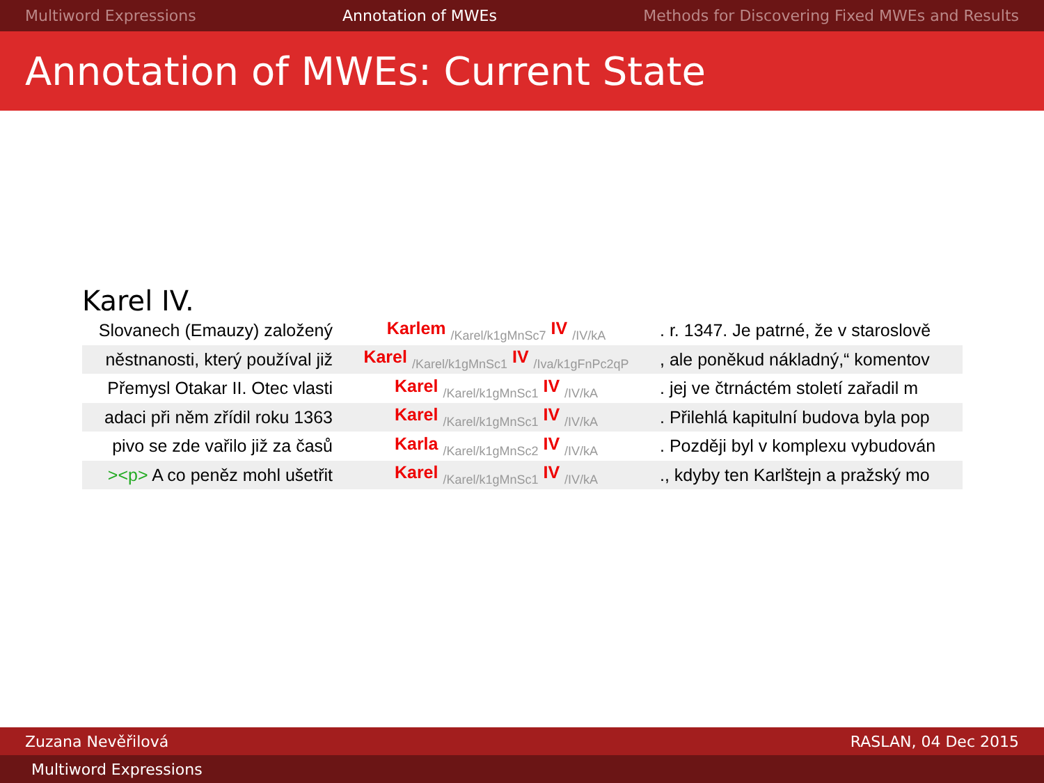Multiword Expressions Annotation of MWEs Methods for Discovering Fixed MWEs and Results
Annotation of MWEs: Current State
Karel IV.
| Slovanech (Emauzy) založený | Karlem /Karel/k1gMnSc7 IV /IV/kA | . r. 1347. Je patrné, že v staroslově |
| něstnanosti, který používal již | Karel /Karel/k1gMnSc1 IV /Iva/k1gFnPc2qP | , ale poněkud nákladný,“ komentov |
| Přemysl Otakar II. Otec vlasti | Karel /Karel/k1gMnSc1 IV /IV/kA | . jej ve čtrnáctém století zařadil m |
| adaci při něm zřídil roku 1363 | Karel /Karel/k1gMnSc1 IV /IV/kA | . Přilehlá kapitulní budova byla pop |
| pivo se zde vařilo již za časů | Karla /Karel/k1gMnSc2 IV /IV/kA | . Později byl v komplexu vybudován |
| ><p> A co peněz mohl ušetřit | Karel /Karel/k1gMnSc1 IV /IV/kA | ., kdyby ten Karlštejn a pražský mo |
Zuzana Nevěřilová RASLAN, 04 Dec 2015
Multiword Expressions